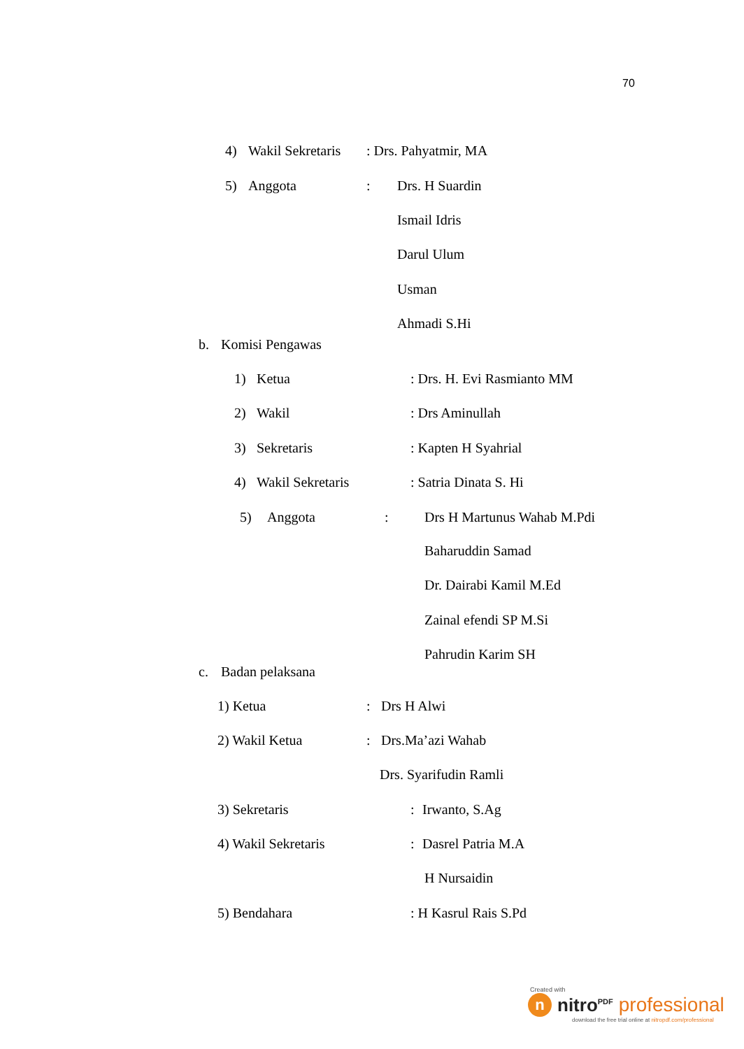70
4) Wakil Sekretaris: Drs. Pahyatmir, MA
5) Anggota: Drs. H Suardin
Ismail Idris
Darul Ulum
Usman
Ahmadi S.Hi
b. Komisi Pengawas
1) Ketua: Drs. H. Evi Rasmianto MM
2) Wakil: Drs Aminullah
3) Sekretaris: Kapten H Syahrial
4) Wakil Sekretaris: Satria Dinata S. Hi
5) Anggota: Drs H Martunus Wahab M.Pdi
Baharuddin Samad
Dr. Dairabi Kamil M.Ed
Zainal efendi SP M.Si
Pahrudin Karim SH
c. Badan pelaksana
1) Ketua: Drs H Alwi
2) Wakil Ketua: Drs.Ma’azi Wahab
Drs. Syarifudin Ramli
3) Sekretaris: Irwanto, S.Ag
4) Wakil Sekretaris: Dasrel Patria M.A
H Nursaidin
5) Bendahara: H Kasrul Rais S.Pd
Created with
nnitro<sup>PDF</sup> professional
download the free trial online at nitropdf.com/professional